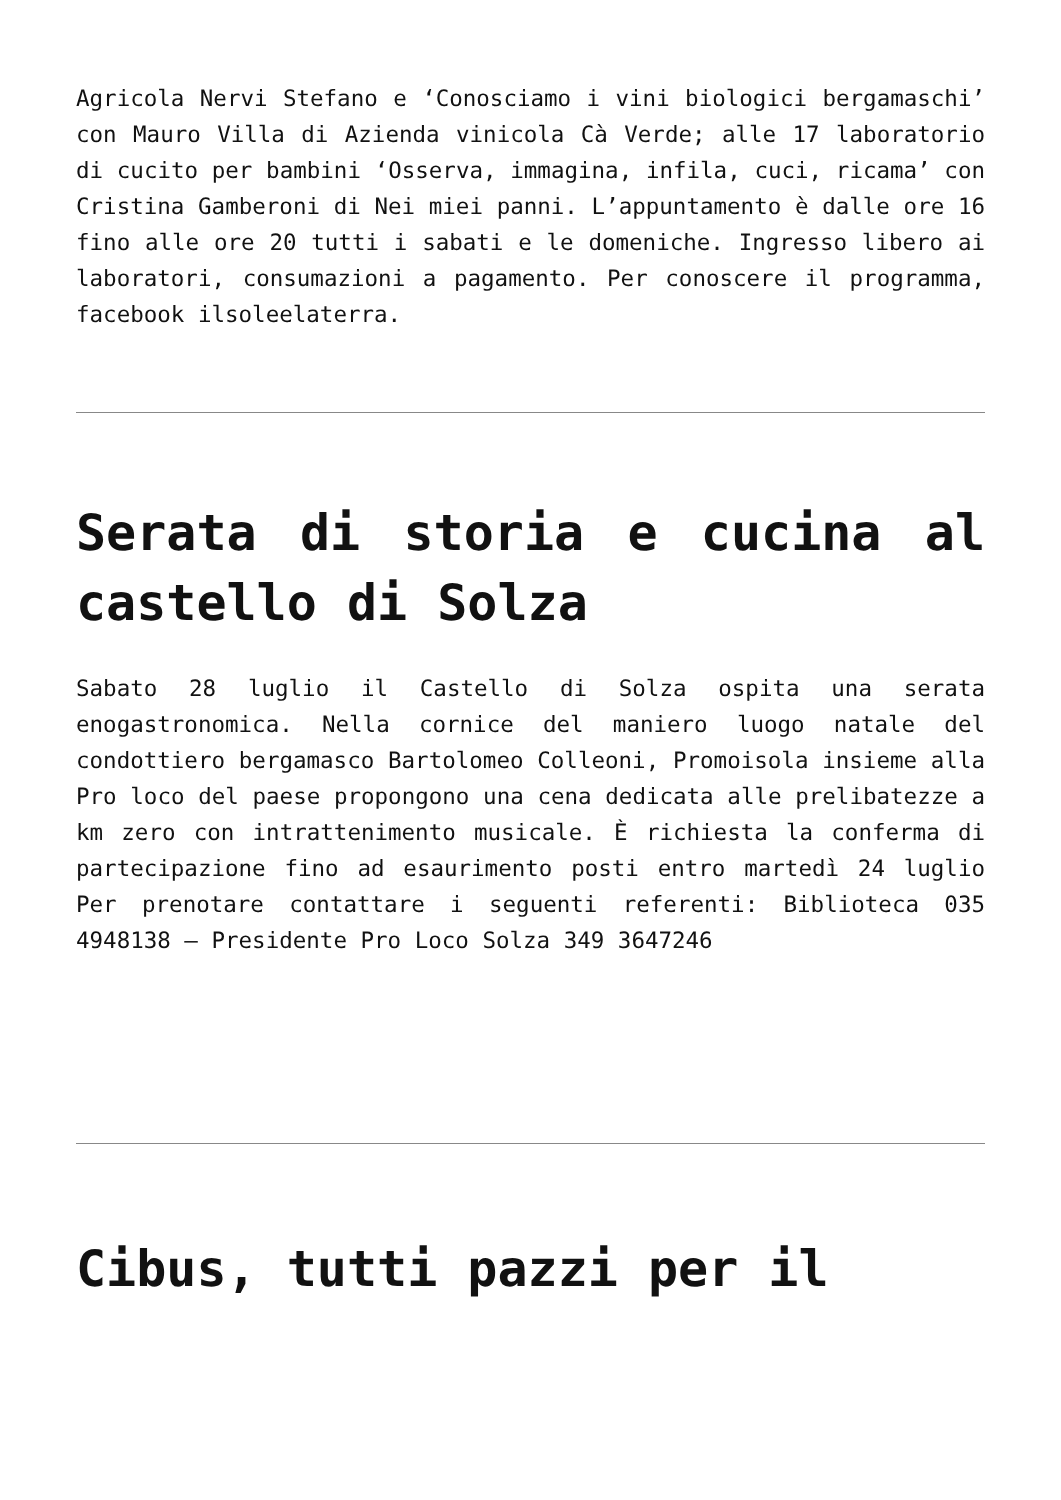Agricola Nervi Stefano e ‘Conosciamo i vini biologici bergamaschi’ con Mauro Villa di Azienda vinicola Cà Verde; alle 17 laboratorio di cucito per bambini ‘Osserva, immagina, infila, cuci, ricama’ con Cristina Gamberoni di Nei miei panni. L’appuntamento è dalle ore 16 fino alle ore 20 tutti i sabati e le domeniche. Ingresso libero ai laboratori, consumazioni a pagamento. Per conoscere il programma, facebook ilsoleelaterra.
Serata di storia e cucina al castello di Solza
Sabato 28 luglio il Castello di Solza ospita una serata enogastronomica. Nella cornice del maniero luogo natale del condottiero bergamasco Bartolomeo Colleoni, Promoisola insieme alla Pro loco del paese propongono una cena dedicata alle prelibatezze a km zero con intrattenimento musicale. È richiesta la conferma di partecipazione fino ad esaurimento posti entro martedì 24 luglio Per prenotare contattare i seguenti referenti: Biblioteca 035 4948138 – Presidente Pro Loco Solza 349 3647246
Cibus, tutti pazzi per il